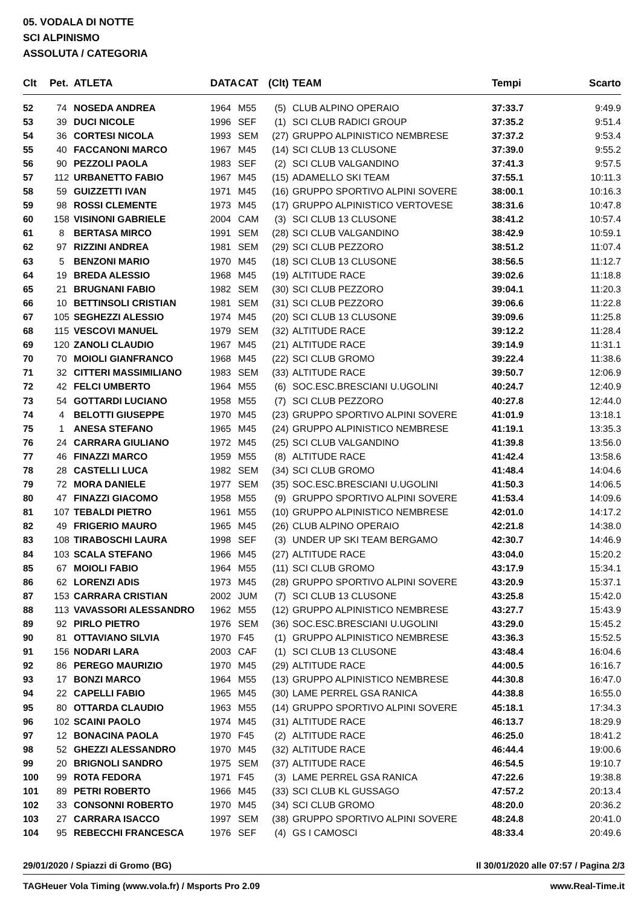05. VODALA DI NOTTE
SCI ALPINISMO
ASSOLUTA / CATEGORIA
| Clt | Pet. | ATLETA | DATA | CAT | (Clt) | TEAM | Tempi | Scarto |
| --- | --- | --- | --- | --- | --- | --- | --- | --- |
| 52 | 74 | NOSEDA ANDREA | 1964 | M55 | (5) | CLUB ALPINO OPERAIO | 37:33.7 | 9:49.9 |
| 53 | 39 | DUCI NICOLE | 1996 | SEF | (1) | SCI CLUB RADICI GROUP | 37:35.2 | 9:51.4 |
| 54 | 36 | CORTESI NICOLA | 1993 | SEM | (27) | GRUPPO ALPINISTICO NEMBRESE | 37:37.2 | 9:53.4 |
| 55 | 40 | FACCANONI MARCO | 1967 | M45 | (14) | SCI CLUB 13 CLUSONE | 37:39.0 | 9:55.2 |
| 56 | 90 | PEZZOLI PAOLA | 1983 | SEF | (2) | SCI CLUB VALGANDINO | 37:41.3 | 9:57.5 |
| 57 | 112 | URBANETTO FABIO | 1967 | M45 | (15) | ADAMELLO SKI TEAM | 37:55.1 | 10:11.3 |
| 58 | 59 | GUIZZETTI IVAN | 1971 | M45 | (16) | GRUPPO SPORTIVO ALPINI SOVERE | 38:00.1 | 10:16.3 |
| 59 | 98 | ROSSI CLEMENTE | 1973 | M45 | (17) | GRUPPO ALPINISTICO VERTOVESE | 38:31.6 | 10:47.8 |
| 60 | 158 | VISINONI GABRIELE | 2004 | CAM | (3) | SCI CLUB 13 CLUSONE | 38:41.2 | 10:57.4 |
| 61 | 8 | BERTASA MIRCO | 1991 | SEM | (28) | SCI CLUB VALGANDINO | 38:42.9 | 10:59.1 |
| 62 | 97 | RIZZINI ANDREA | 1981 | SEM | (29) | SCI CLUB PEZZORO | 38:51.2 | 11:07.4 |
| 63 | 5 | BENZONI MARIO | 1970 | M45 | (18) | SCI CLUB 13 CLUSONE | 38:56.5 | 11:12.7 |
| 64 | 19 | BREDA ALESSIO | 1968 | M45 | (19) | ALTITUDE RACE | 39:02.6 | 11:18.8 |
| 65 | 21 | BRUGNANI FABIO | 1982 | SEM | (30) | SCI CLUB PEZZORO | 39:04.1 | 11:20.3 |
| 66 | 10 | BETTINSOLI CRISTIAN | 1981 | SEM | (31) | SCI CLUB PEZZORO | 39:06.6 | 11:22.8 |
| 67 | 105 | SEGHEZZI ALESSIO | 1974 | M45 | (20) | SCI CLUB 13 CLUSONE | 39:09.6 | 11:25.8 |
| 68 | 115 | VESCOVI MANUEL | 1979 | SEM | (32) | ALTITUDE RACE | 39:12.2 | 11:28.4 |
| 69 | 120 | ZANOLI CLAUDIO | 1967 | M45 | (21) | ALTITUDE RACE | 39:14.9 | 11:31.1 |
| 70 | 70 | MOIOLI GIANFRANCO | 1968 | M45 | (22) | SCI CLUB GROMO | 39:22.4 | 11:38.6 |
| 71 | 32 | CITTERI MASSIMILIANO | 1983 | SEM | (33) | ALTITUDE RACE | 39:50.7 | 12:06.9 |
| 72 | 42 | FELCI UMBERTO | 1964 | M55 | (6) | SOC.ESC.BRESCIANI U.UGOLINI | 40:24.7 | 12:40.9 |
| 73 | 54 | GOTTARDI LUCIANO | 1958 | M55 | (7) | SCI CLUB PEZZORO | 40:27.8 | 12:44.0 |
| 74 | 4 | BELOTTI GIUSEPPE | 1970 | M45 | (23) | GRUPPO SPORTIVO ALPINI SOVERE | 41:01.9 | 13:18.1 |
| 75 | 1 | ANESA STEFANO | 1965 | M45 | (24) | GRUPPO ALPINISTICO NEMBRESE | 41:19.1 | 13:35.3 |
| 76 | 24 | CARRARA GIULIANO | 1972 | M45 | (25) | SCI CLUB VALGANDINO | 41:39.8 | 13:56.0 |
| 77 | 46 | FINAZZI MARCO | 1959 | M55 | (8) | ALTITUDE RACE | 41:42.4 | 13:58.6 |
| 78 | 28 | CASTELLI LUCA | 1982 | SEM | (34) | SCI CLUB GROMO | 41:48.4 | 14:04.6 |
| 79 | 72 | MORA DANIELE | 1977 | SEM | (35) | SOC.ESC.BRESCIANI U.UGOLINI | 41:50.3 | 14:06.5 |
| 80 | 47 | FINAZZI GIACOMO | 1958 | M55 | (9) | GRUPPO SPORTIVO ALPINI SOVERE | 41:53.4 | 14:09.6 |
| 81 | 107 | TEBALDI PIETRO | 1961 | M55 | (10) | GRUPPO ALPINISTICO NEMBRESE | 42:01.0 | 14:17.2 |
| 82 | 49 | FRIGERIO MAURO | 1965 | M45 | (26) | CLUB ALPINO OPERAIO | 42:21.8 | 14:38.0 |
| 83 | 108 | TIRABOSCHI LAURA | 1998 | SEF | (3) | UNDER UP SKI TEAM BERGAMO | 42:30.7 | 14:46.9 |
| 84 | 103 | SCALA STEFANO | 1966 | M45 | (27) | ALTITUDE RACE | 43:04.0 | 15:20.2 |
| 85 | 67 | MOIOLI FABIO | 1964 | M55 | (11) | SCI CLUB GROMO | 43:17.9 | 15:34.1 |
| 86 | 62 | LORENZI ADIS | 1973 | M45 | (28) | GRUPPO SPORTIVO ALPINI SOVERE | 43:20.9 | 15:37.1 |
| 87 | 153 | CARRARA CRISTIAN | 2002 | JUM | (7) | SCI CLUB 13 CLUSONE | 43:25.8 | 15:42.0 |
| 88 | 113 | VAVASSORI ALESSANDRO | 1962 | M55 | (12) | GRUPPO ALPINISTICO NEMBRESE | 43:27.7 | 15:43.9 |
| 89 | 92 | PIRLO PIETRO | 1976 | SEM | (36) | SOC.ESC.BRESCIANI U.UGOLINI | 43:29.0 | 15:45.2 |
| 90 | 81 | OTTAVIANO SILVIA | 1970 | F45 | (1) | GRUPPO ALPINISTICO NEMBRESE | 43:36.3 | 15:52.5 |
| 91 | 156 | NODARI LARA | 2003 | CAF | (1) | SCI CLUB 13 CLUSONE | 43:48.4 | 16:04.6 |
| 92 | 86 | PEREGO MAURIZIO | 1970 | M45 | (29) | ALTITUDE RACE | 44:00.5 | 16:16.7 |
| 93 | 17 | BONZI MARCO | 1964 | M55 | (13) | GRUPPO ALPINISTICO NEMBRESE | 44:30.8 | 16:47.0 |
| 94 | 22 | CAPELLI FABIO | 1965 | M45 | (30) | LAME PERREL GSA RANICA | 44:38.8 | 16:55.0 |
| 95 | 80 | OTTARDA CLAUDIO | 1963 | M55 | (14) | GRUPPO SPORTIVO ALPINI SOVERE | 45:18.1 | 17:34.3 |
| 96 | 102 | SCAINI PAOLO | 1974 | M45 | (31) | ALTITUDE RACE | 46:13.7 | 18:29.9 |
| 97 | 12 | BONACINA PAOLA | 1970 | F45 | (2) | ALTITUDE RACE | 46:25.0 | 18:41.2 |
| 98 | 52 | GHEZZI ALESSANDRO | 1970 | M45 | (32) | ALTITUDE RACE | 46:44.4 | 19:00.6 |
| 99 | 20 | BRIGNOLI SANDRO | 1975 | SEM | (37) | ALTITUDE RACE | 46:54.5 | 19:10.7 |
| 100 | 99 | ROTA FEDORA | 1971 | F45 | (3) | LAME PERREL GSA RANICA | 47:22.6 | 19:38.8 |
| 101 | 89 | PETRI ROBERTO | 1966 | M45 | (33) | SCI CLUB KL GUSSAGO | 47:57.2 | 20:13.4 |
| 102 | 33 | CONSONNI ROBERTO | 1970 | M45 | (34) | SCI CLUB GROMO | 48:20.0 | 20:36.2 |
| 103 | 27 | CARRARA ISACCO | 1997 | SEM | (38) | GRUPPO SPORTIVO ALPINI SOVERE | 48:24.8 | 20:41.0 |
| 104 | 95 | REBECCHI FRANCESCA | 1976 | SEF | (4) | GS I CAMOSCI | 48:33.4 | 20:49.6 |
29/01/2020 / Spiazzi di Gromo (BG) Il 30/01/2020 alle 07:57 / Pagina 2/3
TAGHeuer Vola Timing (www.vola.fr) / Msports Pro 2.09 www.Real-Time.it